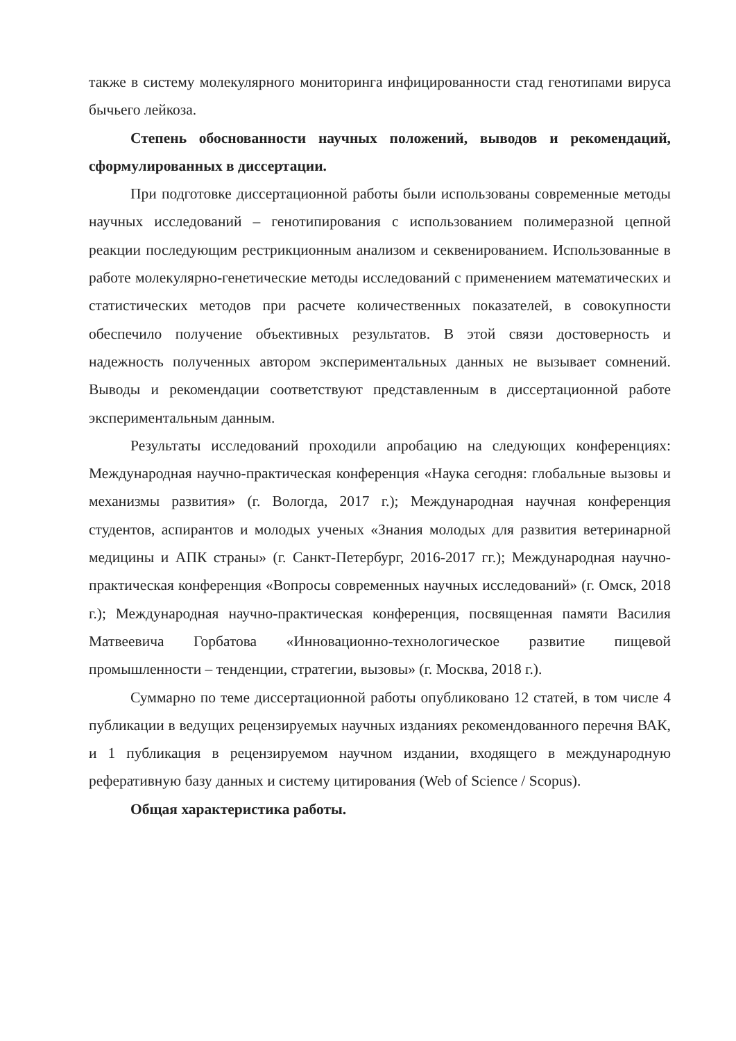также в систему молекулярного мониторинга инфицированности стад генотипами вируса бычьего лейкоза.
Степень обоснованности научных положений, выводов и рекомендаций, сформулированных в диссертации.
При подготовке диссертационной работы были использованы современные методы научных исследований – генотипирования с использованием полимеразной цепной реакции последующим рестрикционным анализом и секвенированием. Использованные в работе молекулярно-генетические методы исследований с применением математических и статистических методов при расчете количественных показателей, в совокупности обеспечило получение объективных результатов. В этой связи достоверность и надежность полученных автором экспериментальных данных не вызывает сомнений. Выводы и рекомендации соответствуют представленным в диссертационной работе экспериментальным данным.
Результаты исследований проходили апробацию на следующих конференциях: Международная научно-практическая конференция «Наука сегодня: глобальные вызовы и механизмы развития» (г. Вологда, 2017 г.); Международная научная конференция студентов, аспирантов и молодых ученых «Знания молодых для развития ветеринарной медицины и АПК страны» (г. Санкт-Петербург, 2016-2017 гг.); Международная научно-практическая конференция «Вопросы современных научных исследований» (г. Омск, 2018 г.); Международная научно-практическая конференция, посвященная памяти Василия Матвеевича Горбатова «Инновационно-технологическое развитие пищевой промышленности – тенденции, стратегии, вызовы» (г. Москва, 2018 г.).
Суммарно по теме диссертационной работы опубликовано 12 статей, в том числе 4 публикации в ведущих рецензируемых научных изданиях рекомендованного перечня ВАК, и 1 публикация в рецензируемом научном издании, входящего в международную реферативную базу данных и систему цитирования (Web of Science / Scopus).
Общая характеристика работы.